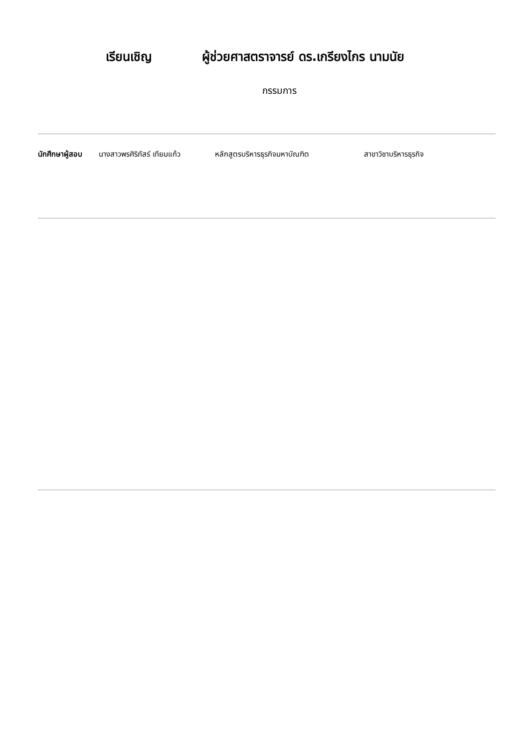เรียนเชิญ ผู้ช่วยศาสตราจารย์ ดร.เกรียงไกร นามนัย
กรรมการ
นักศึกษาผู้สอบ นางสาวพรศิริภัสร์ เทียมแก้ว หลักสูตรบริหารธุรกิจมหาบัณฑิต สาขาวิชาบริหารธุรกิจ